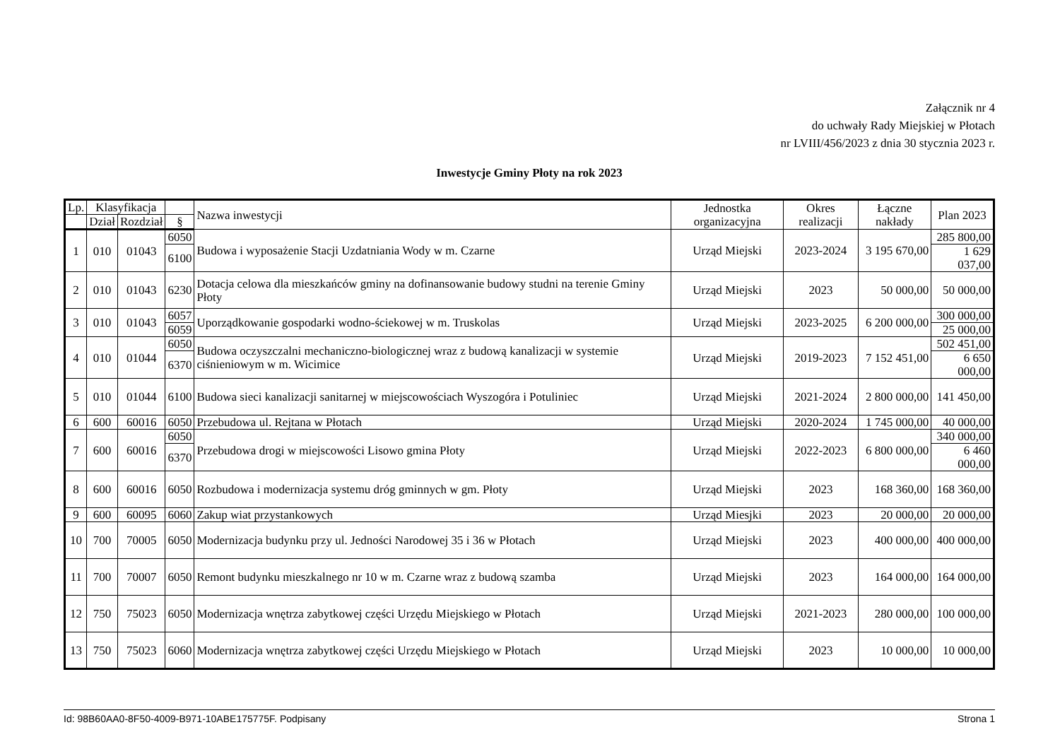Załącznik nr 4
do uchwały Rady Miejskiej w Płotach
nr LVIII/456/2023 z dnia 30 stycznia 2023 r.
Inwestycje Gminy Płoty na rok 2023
| Lp. | Klasyfikacja | | | Nazwa inwestycji | Jednostka organizacyjna | Okres realizacji | Łączne nakłady | Plan 2023 |
| --- | --- | --- | --- | --- | --- | --- | --- | --- |
| | Dział | Rozdział | § | | | | | |
| 1 | 010 | 01043 | 6050 | Budowa i wyposażenie Stacji Uzdatniania Wody w m. Czarne | Urząd Miejski | 2023-2024 | 3 195 670,00 | 285 800,00 |
| | | | 6100 | | | | | 1 629 037,00 |
| 2 | 010 | 01043 | 6230 | Dotacja celowa dla mieszkańców gminy na dofinansowanie budowy studni na terenie Gminy Płoty | Urząd Miejski | 2023 | 50 000,00 | 50 000,00 |
| 3 | 010 | 01043 | 6057 | Uporządkowanie gospodarki wodno-ściekowej w m. Truskolas | Urząd Miejski | 2023-2025 | 6 200 000,00 | 300 000,00 |
| | | | 6059 | | | | | 25 000,00 |
| 4 | 010 | 01044 | 6050 | Budowa oczyszczalni mechaniczno-biologicznej wraz z budową kanalizacji w systemie ciśnieniowym w m. Wicimice | Urząd Miejski | 2019-2023 | 7 152 451,00 | 502 451,00 |
| | | | 6370 | | | | | 6 650 000,00 |
| 5 | 010 | 01044 | 6100 | Budowa sieci kanalizacji sanitarnej w miejscowościach Wyszogóra i Potuliniec | Urząd Miejski | 2021-2024 | 2 800 000,00 | 141 450,00 |
| 6 | 600 | 60016 | 6050 | Przebudowa ul. Rejtana w Płotach | Urząd Miejski | 2020-2024 | 1 745 000,00 | 40 000,00 |
| 7 | 600 | 60016 | 6050 | Przebudowa drogi w miejscowości Lisowo gmina Płoty | Urząd Miejski | 2022-2023 | 6 800 000,00 | 340 000,00 |
| | | | 6370 | | | | | 6 460 000,00 |
| 8 | 600 | 60016 | 6050 | Rozbudowa i modernizacja systemu dróg gminnych w gm. Płoty | Urząd Miejski | 2023 | 168 360,00 | 168 360,00 |
| 9 | 600 | 60095 | 6060 | Zakup wiat przystankowych | Urząd Miesjki | 2023 | 20 000,00 | 20 000,00 |
| 10 | 700 | 70005 | 6050 | Modernizacja budynku przy ul. Jedności Narodowej 35 i 36 w Płotach | Urząd Miejski | 2023 | 400 000,00 | 400 000,00 |
| 11 | 700 | 70007 | 6050 | Remont budynku mieszkalnego nr 10 w m. Czarne wraz z budową szamba | Urząd Miejski | 2023 | 164 000,00 | 164 000,00 |
| 12 | 750 | 75023 | 6050 | Modernizacja wnętrza zabytkowej części Urzędu Miejskiego w Płotach | Urząd Miejski | 2021-2023 | 280 000,00 | 100 000,00 |
| 13 | 750 | 75023 | 6060 | Modernizacja wnętrza zabytkowej części Urzędu Miejskiego w Płotach | Urząd Miejski | 2023 | 10 000,00 | 10 000,00 |
Id: 98B60AA0-8F50-4009-B971-10ABE175775F. Podpisany Strona 1